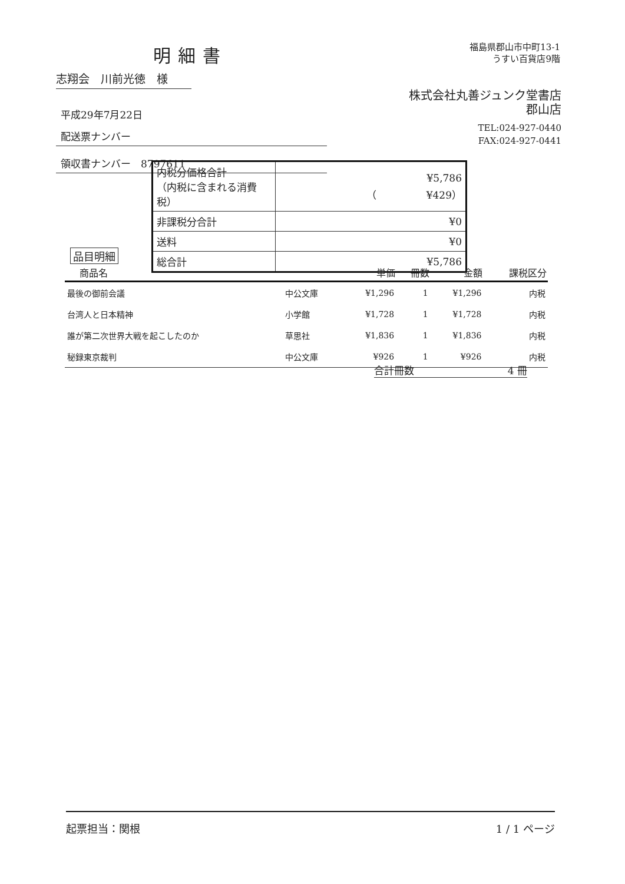明細書
福島県郡山市中町13-1
うすい百貨店9階
志翔会　川前光徳　様
平成29年7月22日
配送票ナンバー
領収書ナンバー　8797611
株式会社丸善ジュンク堂書店
郡山店
TEL:024-927-0440
FAX:024-927-0441
| 内税分価格合計 （内税に含まれる消費税） | ¥5,786 （ ¥429） |
| 非課税分合計 | ¥0 |
| 送料 | ¥0 |
| 総合計 | ¥5,786 |
品目明細
| 商品名 | | 単価 | 冊数 | 金額 | 課税区分 |
| --- | --- | --- | --- | --- | --- |
| 最後の御前会議 | 中公文庫 | ¥1,296 | 1 | ¥1,296 | 内税 |
| 台湾人と日本精神 | 小学館 | ¥1,728 | 1 | ¥1,728 | 内税 |
| 誰が第二次世界大戦を起こしたのか | 草思社 | ¥1,836 | 1 | ¥1,836 | 内税 |
| 秘録東京裁判 | 中公文庫 | ¥926 | 1 | ¥926 | 内税 |
合計冊数 4 冊
起票担当：関根 1 / 1 ページ